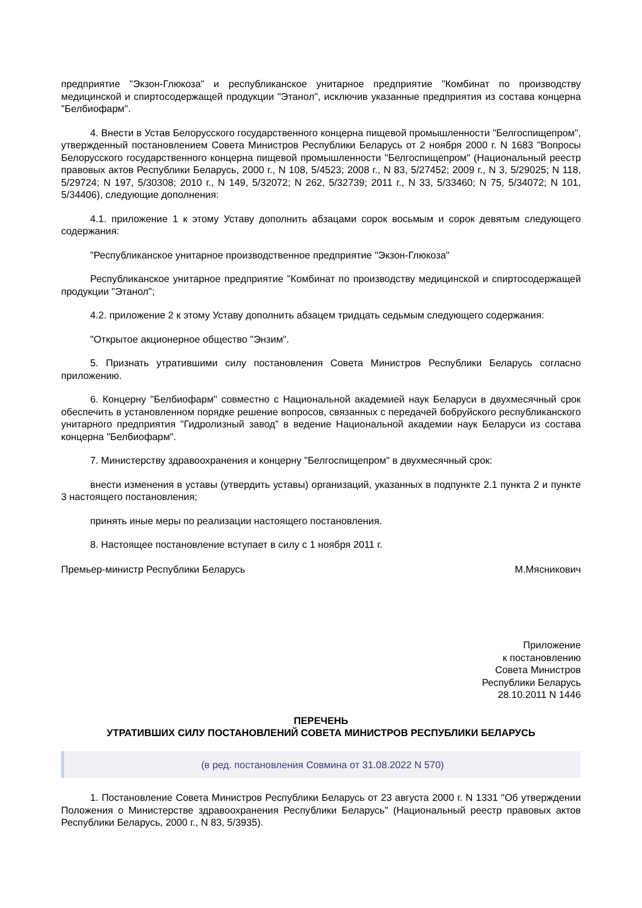предприятие "Экзон-Глюкоза" и республиканское унитарное предприятие "Комбинат по производству медицинской и спиртосодержащей продукции "Этанол", исключив указанные предприятия из состава концерна "Белбиофарм".
4. Внести в Устав Белорусского государственного концерна пищевой промышленности "Белгоспищепром", утвержденный постановлением Совета Министров Республики Беларусь от 2 ноября 2000 г. N 1683 "Вопросы Белорусского государственного концерна пищевой промышленности "Белгоспищепром" (Национальный реестр правовых актов Республики Беларусь, 2000 г., N 108, 5/4523; 2008 г., N 83, 5/27452; 2009 г., N 3, 5/29025; N 118, 5/29724; N 197, 5/30308; 2010 г., N 149, 5/32072; N 262, 5/32739; 2011 г., N 33, 5/33460; N 75, 5/34072; N 101, 5/34406), следующие дополнения:
4.1. приложение 1 к этому Уставу дополнить абзацами сорок восьмым и сорок девятым следующего содержания:
"Республиканское унитарное производственное предприятие "Экзон-Глюкоза"
Республиканское унитарное предприятие "Комбинат по производству медицинской и спиртосодержащей продукции "Этанол";
4.2. приложение 2 к этому Уставу дополнить абзацем тридцать седьмым следующего содержания:
"Открытое акционерное общество "Энзим".
5. Признать утратившими силу постановления Совета Министров Республики Беларусь согласно приложению.
6. Концерну "Белбиофарм" совместно с Национальной академией наук Беларуси в двухмесячный срок обеспечить в установленном порядке решение вопросов, связанных с передачей бобруйского республиканского унитарного предприятия "Гидролизный завод" в ведение Национальной академии наук Беларуси из состава концерна "Белбиофарм".
7. Министерству здравоохранения и концерну "Белгоспищепром" в двухмесячный срок:
внести изменения в уставы (утвердить уставы) организаций, указанных в подпункте 2.1 пункта 2 и пункте 3 настоящего постановления;
принять иные меры по реализации настоящего постановления.
8. Настоящее постановление вступает в силу с 1 ноября 2011 г.
Премьер-министр Республики Беларусь М.Мясникович
Приложение
к постановлению
Совета Министров
Республики Беларусь
28.10.2011 N 1446
ПЕРЕЧЕНЬ
УТРАТИВШИХ СИЛУ ПОСТАНОВЛЕНИЙ СОВЕТА МИНИСТРОВ РЕСПУБЛИКИ БЕЛАРУСЬ
(в ред. постановления Совмина от 31.08.2022 N 570)
1. Постановление Совета Министров Республики Беларусь от 23 августа 2000 г. N 1331 "Об утверждении Положения о Министерстве здравоохранения Республики Беларусь" (Национальный реестр правовых актов Республики Беларусь, 2000 г., N 83, 5/3935).